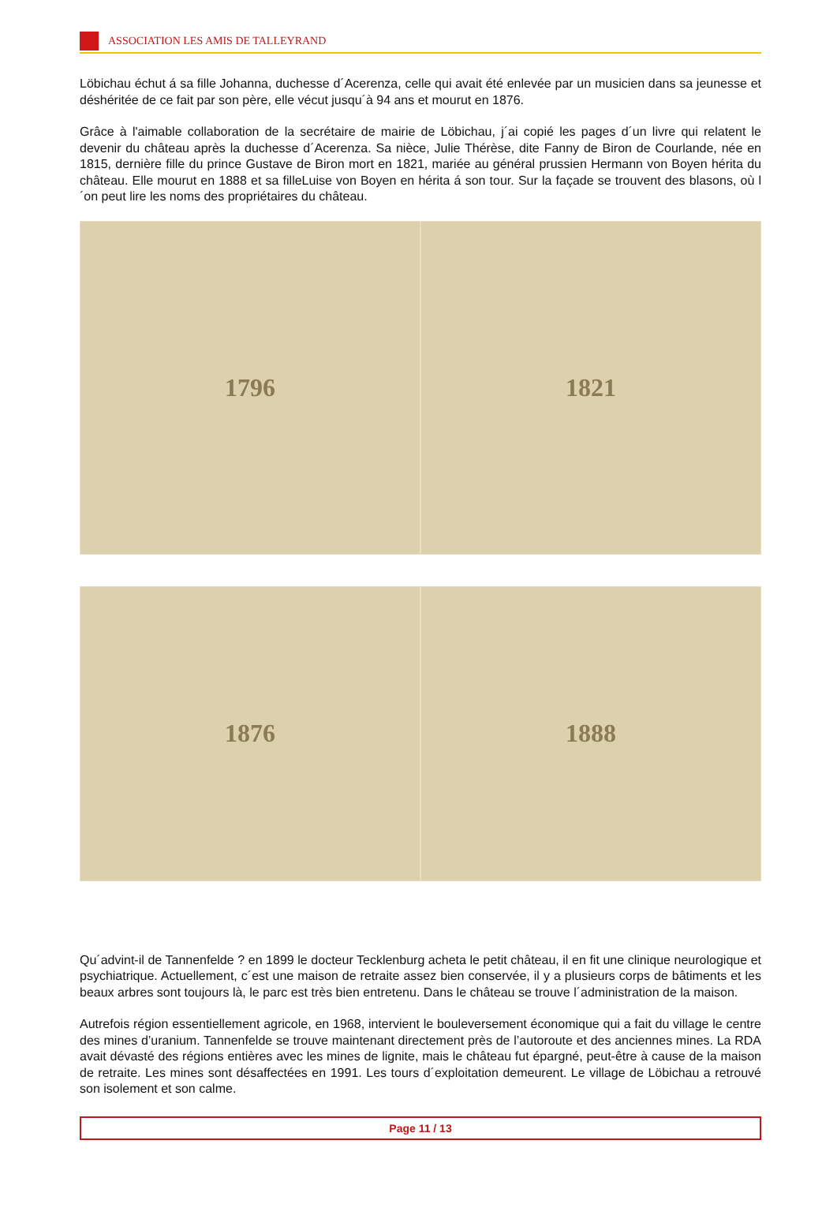ASSOCIATION LES AMIS DE TALLEYRAND
Löbichau échut á sa fille Johanna, duchesse d´Acerenza, celle qui avait été enlevée par un musicien dans sa jeunesse et déshéritée de ce fait par son père, elle vécut jusqu´à 94 ans et mourut en 1876.
Grâce à l'aimable collaboration de la secrétaire de mairie de Löbichau, j´ai copié les pages d´un livre qui relatent le devenir du château après la duchesse d´Acerenza. Sa nièce, Julie Thérèse, dite Fanny de Biron de Courlande, née en 1815, dernière fille du prince Gustave de Biron mort en 1821, mariée au général prussien Hermann von Boyen hérita du château. Elle mourut en 1888 et sa filleLuise von Boyen en hérita á son tour. Sur la façade se trouvent des blasons, où l´on peut lire les noms des propriétaires du château.
1796 1821
1876 1888
Qu´advint-il de Tannenfelde ? en 1899 le docteur Tecklenburg acheta le petit château, il en fit une clinique neurologique et psychiatrique. Actuellement, c´est une maison de retraite assez bien conservée, il y a plusieurs corps de bâtiments et les beaux arbres sont toujours là, le parc est très bien entretenu. Dans le château se trouve l´administration de la maison.
Autrefois région essentiellement agricole, en 1968, intervient le bouleversement économique qui a fait du village le centre des mines d’uranium. Tannenfelde se trouve maintenant directement près de l’autoroute et des anciennes mines. La RDA avait dévasté des régions entières avec les mines de lignite, mais le château fut épargné, peut-être à cause de la maison de retraite. Les mines sont désaffectées en 1991. Les tours d´exploitation demeurent. Le village de Löbichau a retrouvé son isolement et son calme.
Page 11 / 13